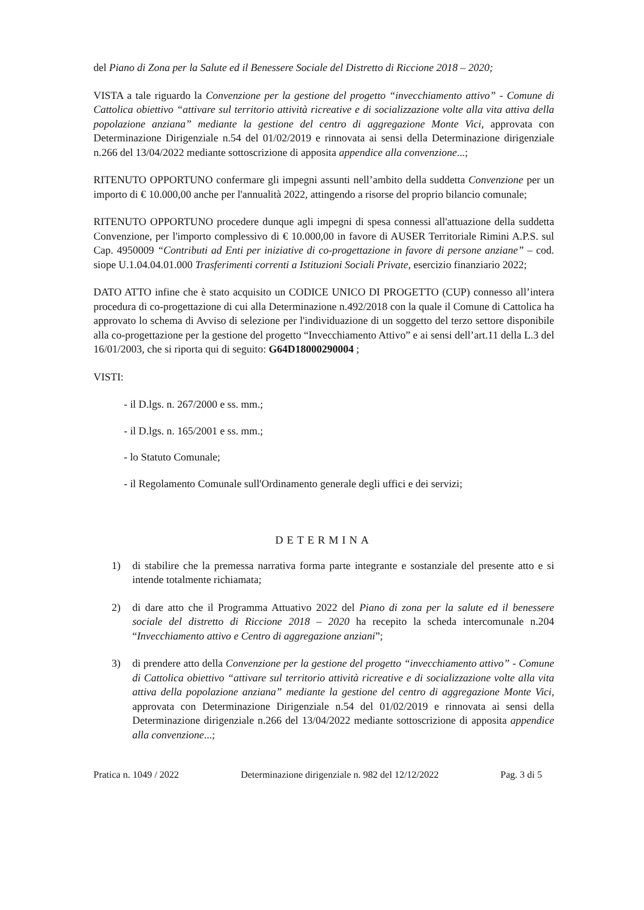del Piano di Zona per la Salute ed il Benessere Sociale del Distretto di Riccione 2018 – 2020;
VISTA a tale riguardo la Convenzione per la gestione del progetto “invecchiamento attivo” - Comune di Cattolica obiettivo “attivare sul territorio attività ricreative e di socializzazione volte alla vita attiva della popolazione anziana” mediante la gestione del centro di aggregazione Monte Vici, approvata con Determinazione Dirigenziale n.54 del 01/02/2019 e rinnovata ai sensi della Determinazione dirigenziale n.266 del 13/04/2022 mediante sottoscrizione di apposita appendice alla convenzione...;
RITENUTO OPPORTUNO confermare gli impegni assunti nell’ambito della suddetta Convenzione per un importo di € 10.000,00 anche per l'annualità 2022, attingendo a risorse del proprio bilancio comunale;
RITENUTO OPPORTUNO procedere dunque agli impegni di spesa connessi all'attuazione della suddetta Convenzione, per l'importo complessivo di € 10.000,00 in favore di AUSER Territoriale Rimini A.P.S. sul Cap. 4950009 “Contributi ad Enti per iniziative di co-progettazione in favore di persone anziane” – cod. siope U.1.04.04.01.000 Trasferimenti correnti a Istituzioni Sociali Private, esercizio finanziario 2022;
DATO ATTO infine che è stato acquisito un CODICE UNICO DI PROGETTO (CUP) connesso all’intera procedura di co-progettazione di cui alla Determinazione n.492/2018 con la quale il Comune di Cattolica ha approvato lo schema di Avviso di selezione per l'individuazione di un soggetto del terzo settore disponibile alla co-progettazione per la gestione del progetto “Invecchiamento Attivo” e ai sensi dell’art.11 della L.3 del 16/01/2003, che si riporta qui di seguito: G64D18000290004 ;
VISTI:
- il D.lgs. n. 267/2000 e ss. mm.;
- il D.lgs. n. 165/2001 e ss. mm.;
- lo Statuto Comunale;
- il Regolamento Comunale sull'Ordinamento generale degli uffici e dei servizi;
DETERMINA
1) di stabilire che la premessa narrativa forma parte integrante e sostanziale del presente atto e si intende totalmente richiamata;
2) di dare atto che il Programma Attuativo 2022 del Piano di zona per la salute ed il benessere sociale del distretto di Riccione 2018 – 2020 ha recepito la scheda intercomunale n.204 “Invecchiamento attivo e Centro di aggregazione anziani”;
3) di prendere atto della Convenzione per la gestione del progetto “invecchiamento attivo” - Comune di Cattolica obiettivo “attivare sul territorio attività ricreative e di socializzazione volte alla vita attiva della popolazione anziana” mediante la gestione del centro di aggregazione Monte Vici, approvata con Determinazione Dirigenziale n.54 del 01/02/2019 e rinnovata ai sensi della Determinazione dirigenziale n.266 del 13/04/2022 mediante sottoscrizione di apposita appendice alla convenzione...;
Pratica n. 1049 / 2022 Determinazione dirigenziale n. 982 del 12/12/2022 Pag. 3 di 5